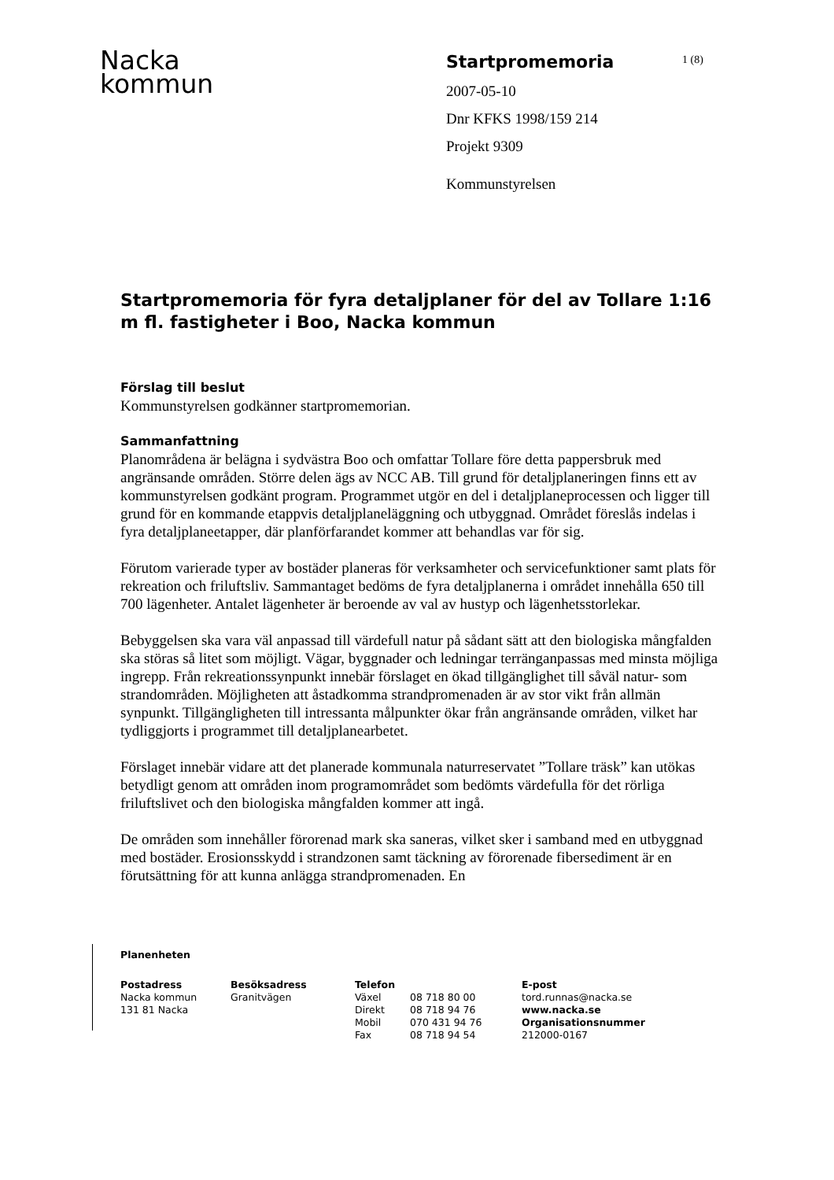Nacka
kommun
Startpromemoria
2007-05-10
Dnr KFKS 1998/159 214
Projekt 9309
Kommunstyrelsen
1 (8)
Startpromemoria för fyra detaljplaner för del av Tollare 1:16 m fl. fastigheter i Boo, Nacka kommun
Förslag till beslut
Kommunstyrelsen godkänner startpromemorian.
Sammanfattning
Planområdena är belägna i sydvästra Boo och omfattar Tollare före detta pappersbruk med angränsande områden. Större delen ägs av NCC AB. Till grund för detaljplaneringen finns ett av kommunstyrelsen godkänt program. Programmet utgör en del i detaljplaneprocessen och ligger till grund för en kommande etappvis detaljplaneläggning och utbyggnad. Området föreslås indelas i fyra detaljplaneetapper, där planförfarandet kommer att behandlas var för sig.
Förutom varierade typer av bostäder planeras för verksamheter och servicefunktioner samt plats för rekreation och friluftsliv. Sammantaget bedöms de fyra detaljplanerna i området innehålla 650 till 700 lägenheter. Antalet lägenheter är beroende av val av hustyp och lägenhetsstorlekar.
Bebyggelsen ska vara väl anpassad till värdefull natur på sådant sätt att den biologiska mångfalden ska störas så litet som möjligt. Vägar, byggnader och ledningar terränganpassas med minsta möjliga ingrepp. Från rekreationssynpunkt innebär förslaget en ökad tillgänglighet till såväl natur- som strandområden. Möjligheten att åstadkomma strandpromenaden är av stor vikt från allmän synpunkt. Tillgängligheten till intressanta målpunkter ökar från angränsande områden, vilket har tydliggjorts i programmet till detaljplanearbetet.
Förslaget innebär vidare att det planerade kommunala naturreservatet ”Tollare träsk” kan utökas betydligt genom att områden inom programområdet som bedömts värdefulla för det rörliga friluftslivet och den biologiska mångfalden kommer att ingå.
De områden som innehåller förorenad mark ska saneras, vilket sker i samband med en utbyggnad med bostäder. Erosionsskydd i strandzonen samt täckning av förorenade fibersediment är en förutsättning för att kunna anlägga strandpromenaden. En
Planenheten
Postadress
Nacka kommun
131 81 Nacka
Besöksadress
Granitvägen
Telefon
Växel
Direkt
Mobil
Fax
08 718 80 00
08 718 94 76
070 431 94 76
08 718 94 54
E-post
tord.runnas@nacka.se
www.nacka.se
Organisationsnummer
212000-0167